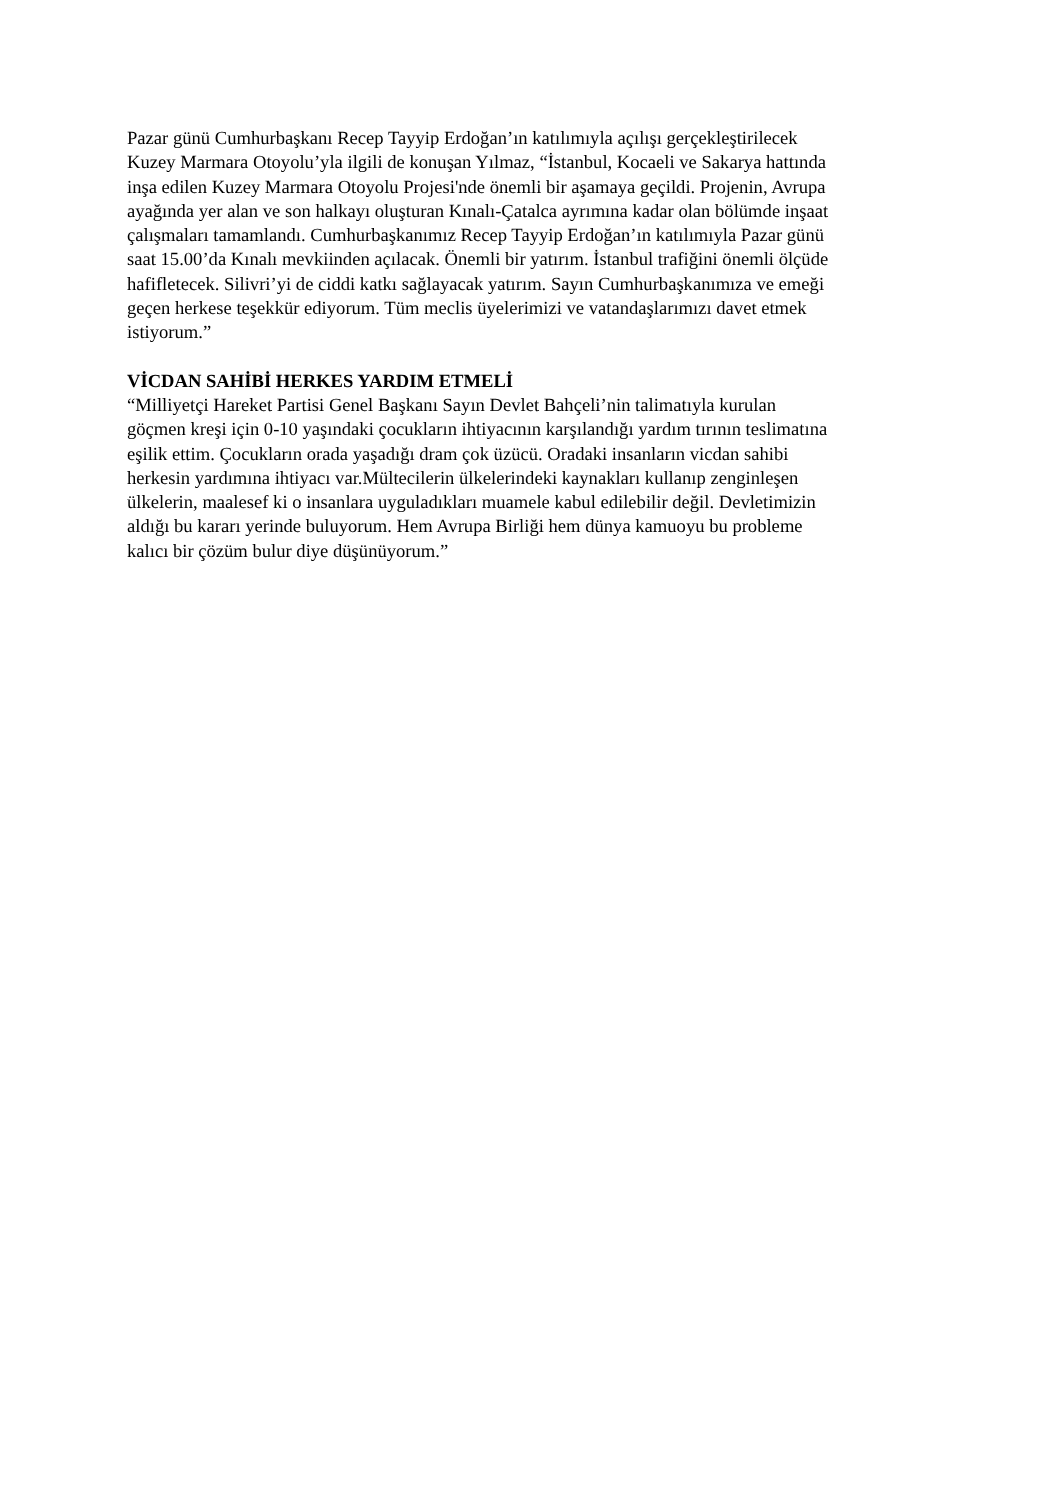Pazar günü Cumhurbaşkanı Recep Tayyip Erdoğan’ın katılımıyla açılışı gerçekleştirilecek
Kuzey Marmara Otoyolu’yla ilgili de konuşan Yılmaz, “İstanbul, Kocaeli ve Sakarya hattında
inşa edilen Kuzey Marmara Otoyolu Projesi'nde önemli bir aşamaya geçildi. Projenin, Avrupa
ayağında yer alan ve son halkayı oluşturan Kınalı-Çatalca ayrımına kadar olan bölümde inşaat
çalışmaları tamamlandı. Cumhurbaşkanımız Recep Tayyip Erdoğan’ın katılımıyla Pazar günü
saat 15.00’da Kınalı mevkiinden açılacak. Önemli bir yatırım. İstanbul trafiğini önemli ölçüde
hafifletecek. Silivri’yi de ciddi katkı sağlayacak yatırım. Sayın Cumhurbaşkanımıza ve emeği
geçen herkese teşekkür ediyorum. Tüm meclis üyelerimizi ve vatandaşlarımızı davet etmek
istiyorum.”
VİCDAN SAHİBİ HERKES YARDIM ETMELİ
“Milliyetçi Hareket Partisi Genel Başkanı Sayın Devlet Bahçeli’nin talimatıyla kurulan
göçmen kreşi için 0-10 yaşındaki çocukların ihtiyacının karşılandığı yardım tırının teslimatına
eşilik ettim. Çocukların orada yaşadığı dram çok üzücü. Oradaki insanların vicdan sahibi
herkesin yardımına ihtiyacı var.Mültecilerin ülkelerindeki kaynakları kullanıp zenginleşen
ülkelerin, maalesef ki o insanlara uyguladıkları muamele kabul edilebilir değil. Devletimizin
aldığı bu kararı yerinde buluyorum. Hem Avrupa Birliği hem dünya kamuoyu bu probleme
kalıcı bir çözüm bulur diye düşünüyorum.”